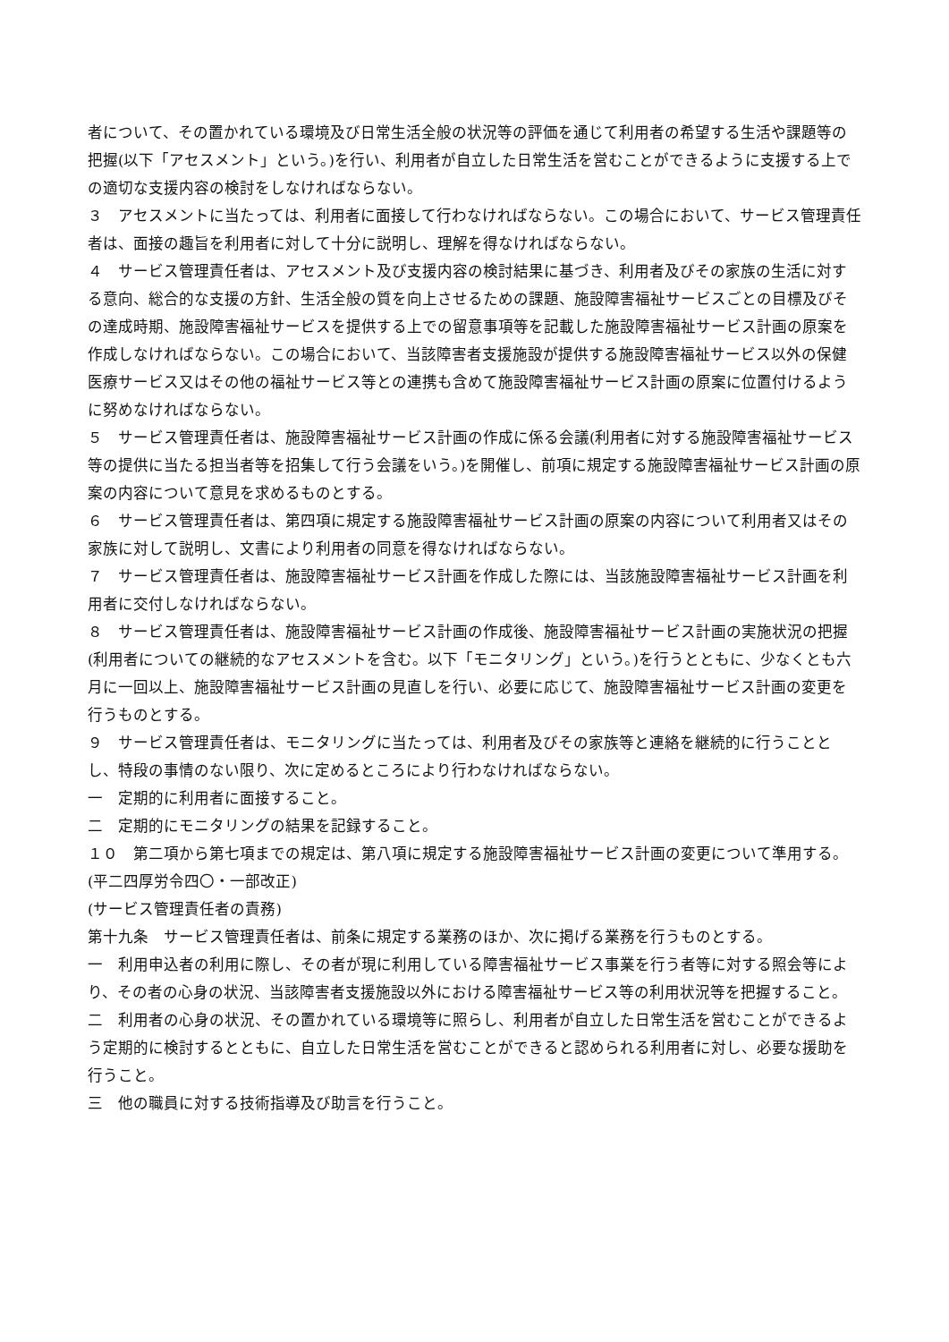者について、その置かれている環境及び日常生活全般の状況等の評価を通じて利用者の希望する生活や課題等の把握(以下「アセスメント」という。)を行い、利用者が自立した日常生活を営むことができるように支援する上での適切な支援内容の検討をしなければならない。
３　アセスメントに当たっては、利用者に面接して行わなければならない。この場合において、サービス管理責任者は、面接の趣旨を利用者に対して十分に説明し、理解を得なければならない。
４　サービス管理責任者は、アセスメント及び支援内容の検討結果に基づき、利用者及びその家族の生活に対する意向、総合的な支援の方針、生活全般の質を向上させるための課題、施設障害福祉サービスごとの目標及びその達成時期、施設障害福祉サービスを提供する上での留意事項等を記載した施設障害福祉サービス計画の原案を作成しなければならない。この場合において、当該障害者支援施設が提供する施設障害福祉サービス以外の保健医療サービス又はその他の福祉サービス等との連携も含めて施設障害福祉サービス計画の原案に位置付けるように努めなければならない。
５　サービス管理責任者は、施設障害福祉サービス計画の作成に係る会議(利用者に対する施設障害福祉サービス等の提供に当たる担当者等を招集して行う会議をいう。)を開催し、前項に規定する施設障害福祉サービス計画の原案の内容について意見を求めるものとする。
６　サービス管理責任者は、第四項に規定する施設障害福祉サービス計画の原案の内容について利用者又はその家族に対して説明し、文書により利用者の同意を得なければならない。
７　サービス管理責任者は、施設障害福祉サービス計画を作成した際には、当該施設障害福祉サービス計画を利用者に交付しなければならない。
８　サービス管理責任者は、施設障害福祉サービス計画の作成後、施設障害福祉サービス計画の実施状況の把握(利用者についての継続的なアセスメントを含む。以下「モニタリング」という。)を行うとともに、少なくとも六月に一回以上、施設障害福祉サービス計画の見直しを行い、必要に応じて、施設障害福祉サービス計画の変更を行うものとする。
９　サービス管理責任者は、モニタリングに当たっては、利用者及びその家族等と連絡を継続的に行うこととし、特段の事情のない限り、次に定めるところにより行わなければならない。
一　定期的に利用者に面接すること。
二　定期的にモニタリングの結果を記録すること。
１０　第二項から第七項までの規定は、第八項に規定する施設障害福祉サービス計画の変更について準用する。
(平二四厚労令四〇・一部改正)
(サービス管理責任者の責務)
第十九条　サービス管理責任者は、前条に規定する業務のほか、次に掲げる業務を行うものとする。
一　利用申込者の利用に際し、その者が現に利用している障害福祉サービス事業を行う者等に対する照会等により、その者の心身の状況、当該障害者支援施設以外における障害福祉サービス等の利用状況等を把握すること。
二　利用者の心身の状況、その置かれている環境等に照らし、利用者が自立した日常生活を営むことができるよう定期的に検討するとともに、自立した日常生活を営むことができると認められる利用者に対し、必要な援助を行うこと。
三　他の職員に対する技術指導及び助言を行うこと。